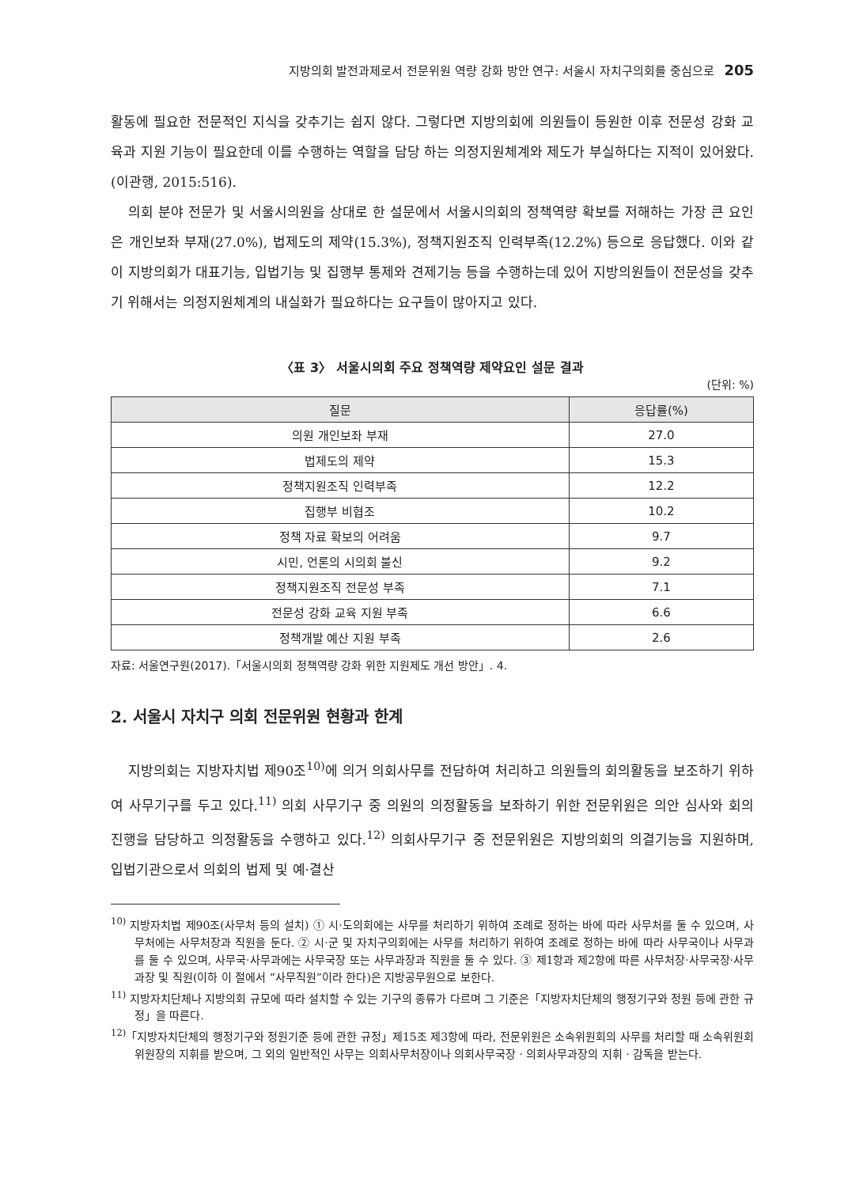지방의회 발전과제로서 전문위원 역량 강화 방안 연구: 서울시 자치구의회를 중심으로 205
활동에 필요한 전문적인 지식을 갖추기는 쉽지 않다. 그렇다면 지방의회에 의원들이 등원한 이후 전문성 강화 교육과 지원 기능이 필요한데 이를 수행하는 역할을 담당 하는 의정지원체계와 제도가 부실하다는 지적이 있어왔다.(이관행, 2015:516).
의회 분야 전문가 및 서울시의원을 상대로 한 설문에서 서울시의회의 정책역량 확보를 저해하는 가장 큰 요인은 개인보좌 부재(27.0%), 법제도의 제약(15.3%), 정책지원조직 인력부족(12.2%) 등으로 응답했다. 이와 같이 지방의회가 대표기능, 입법기능 및 집행부 통제와 견제기능 등을 수행하는데 있어 지방의원들이 전문성을 갖추기 위해서는 의정지원체계의 내실화가 필요하다는 요구들이 많아지고 있다.
〈표 3〉 서울시의회 주요 정책역량 제약요인 설문 결과
(단위: %)
| 질문 | 응답률(%) |
| --- | --- |
| 의원 개인보좌 부재 | 27.0 |
| 법제도의 제약 | 15.3 |
| 정책지원조직 인력부족 | 12.2 |
| 집행부 비협조 | 10.2 |
| 정책 자료 확보의 어려움 | 9.7 |
| 시민, 언론의 시의회 불신 | 9.2 |
| 정책지원조직 전문성 부족 | 7.1 |
| 전문성 강화 교육 지원 부족 | 6.6 |
| 정책개발 예산 지원 부족 | 2.6 |
자료: 서울연구원(2017).「서울시의회 정책역량 강화 위한 지원제도 개선 방안」. 4.
2. 서울시 자치구 의회 전문위원 현황과 한계
지방의회는 지방자치법 제90조<sup>10)</sup>에 의거 의회사무를 전담하여 처리하고 의원들의 회의활동을 보조하기 위하여 사무기구를 두고 있다.<sup>11)</sup> 의회 사무기구 중 의원의 의정활동을 보좌하기 위한 전문위원은 의안 심사와 회의 진행을 담당하고 의정활동을 수행하고 있다.<sup>12)</sup> 의회사무기구 중 전문위원은 지방의회의 의결기능을 지원하며, 입법기관으로서 의회의 법제 및 예·결산
<sup>10)</sup> 지방자치법 제90조(사무처 등의 설치) ① 시·도의회에는 사무를 처리하기 위하여 조례로 정하는 바에 따라 사무처를 둘 수 있으며, 사무처에는 사무처장과 직원을 둔다. ② 시·군 및 자치구의회에는 사무를 처리하기 위하여 조례로 정하는 바에 따라 사무국이나 사무과를 둘 수 있으며, 사무국·사무과에는 사무국장 또는 사무과장과 직원을 둘 수 있다. ③ 제1항과 제2항에 따른 사무처장·사무국장·사무과장 및 직원(이하 이 절에서 “사무직원”이라 한다)은 지방공무원으로 보한다.
<sup>11)</sup> 지방자치단체나 지방의회 규모에 따라 설치할 수 있는 기구의 종류가 다르며 그 기준은「지방자치단체의 행정기구와 정원 등에 관한 규정」을 따른다.
<sup>12)</sup>「지방자치단체의 행정기구와 정원기준 등에 관한 규정」제15조 제3항에 따라, 전문위원은 소속위원회의 사무를 처리할 때 소속위원회 위원장의 지휘를 받으며, 그 외의 일반적인 사무는 의회사무처장이나 의회사무국장 · 의회사무과장의 지휘 · 감독을 받는다.